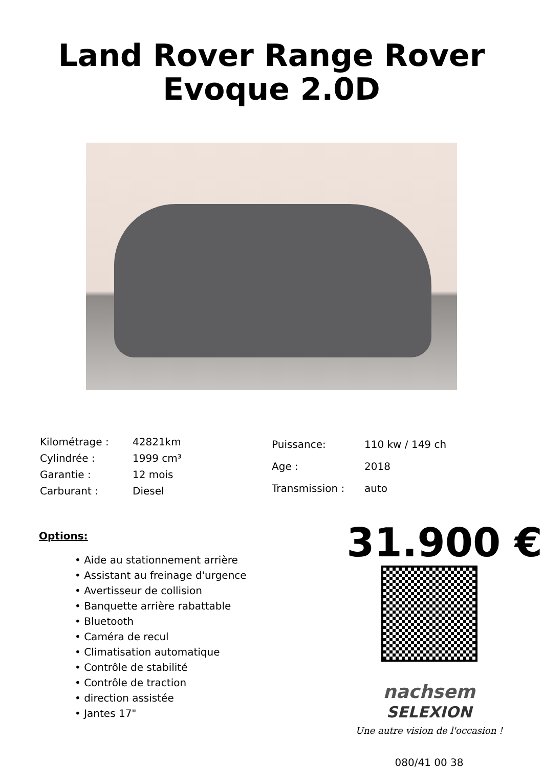Land Rover Range Rover
Evoque 2.0D
| Kilométrage : | 42821km |
| Cylindrée : | 1999 cm³ |
| Garantie : | 12 mois |
| Carburant : | Diesel |
| Puissance: | 110 kw / 149 ch |
| Age : | 2018 |
| Transmission : | auto |
Options:
• Aide au stationnement arrière
• Assistant au freinage d'urgence
• Avertisseur de collision
• Banquette arrière rabattable
• Bluetooth
• Caméra de recul
• Climatisation automatique
• Contrôle de stabilité
• Contrôle de traction
• direction assistée
• Jantes 17"
31.900 €
nachsem
SELEXION
Une autre vision de l'occasion !
080/41 00 38